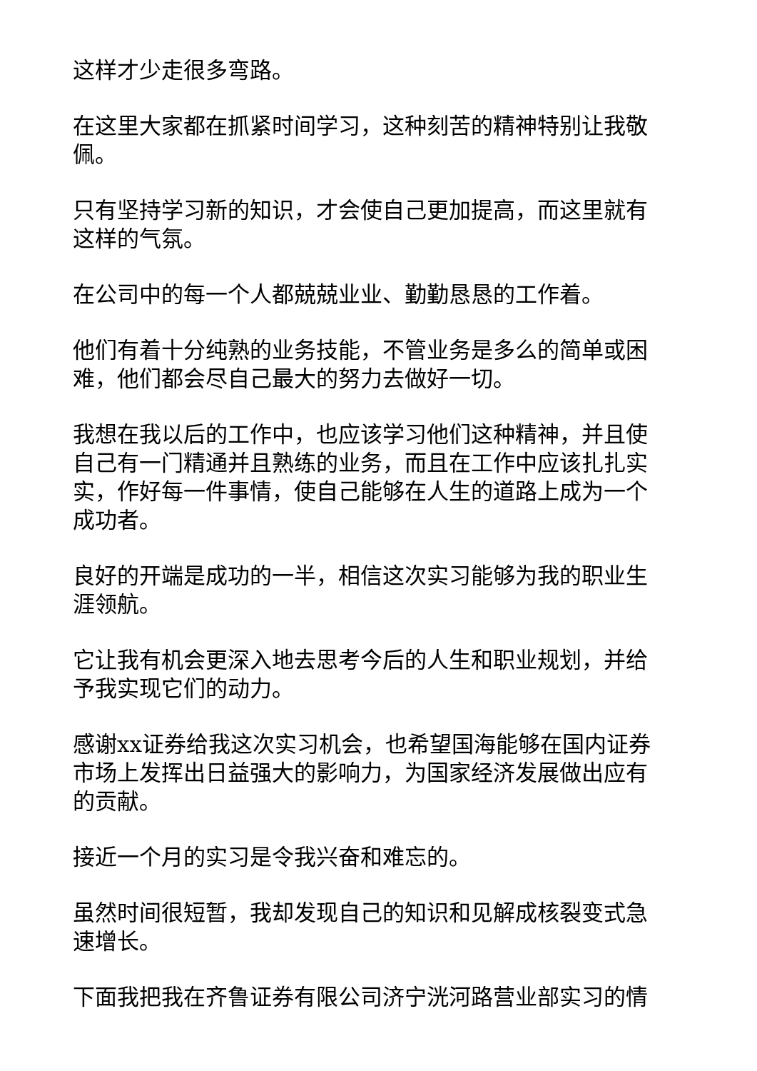这样才少走很多弯路。
在这里大家都在抓紧时间学习，这种刻苦的精神特别让我敬佩。
只有坚持学习新的知识，才会使自己更加提高，而这里就有这样的气氛。
在公司中的每一个人都兢兢业业、勤勤恳恳的工作着。
他们有着十分纯熟的业务技能，不管业务是多么的简单或困难，他们都会尽自己最大的努力去做好一切。
我想在我以后的工作中，也应该学习他们这种精神，并且使自己有一门精通并且熟练的业务，而且在工作中应该扎扎实实，作好每一件事情，使自己能够在人生的道路上成为一个成功者。
良好的开端是成功的一半，相信这次实习能够为我的职业生涯领航。
它让我有机会更深入地去思考今后的人生和职业规划，并给予我实现它们的动力。
感谢xx证券给我这次实习机会，也希望国海能够在国内证券市场上发挥出日益强大的影响力，为国家经济发展做出应有的贡献。
接近一个月的实习是令我兴奋和难忘的。
虽然时间很短暂，我却发现自己的知识和见解成核裂变式急速增长。
下面我把我在齐鲁证券有限公司济宁洸河路营业部实习的情